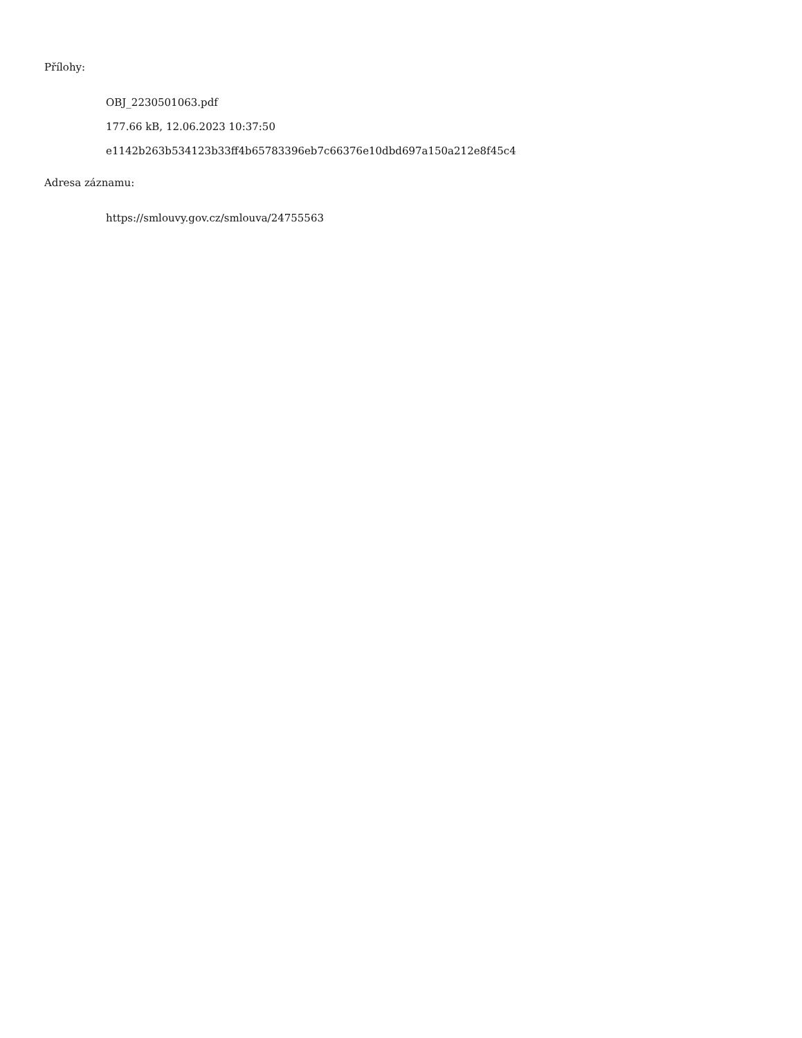Přílohy:
OBJ_2230501063.pdf
177.66 kB, 12.06.2023 10:37:50
e1142b263b534123b33ff4b65783396eb7c66376e10dbd697a150a212e8f45c4
Adresa záznamu:
https://smlouvy.gov.cz/smlouva/24755563